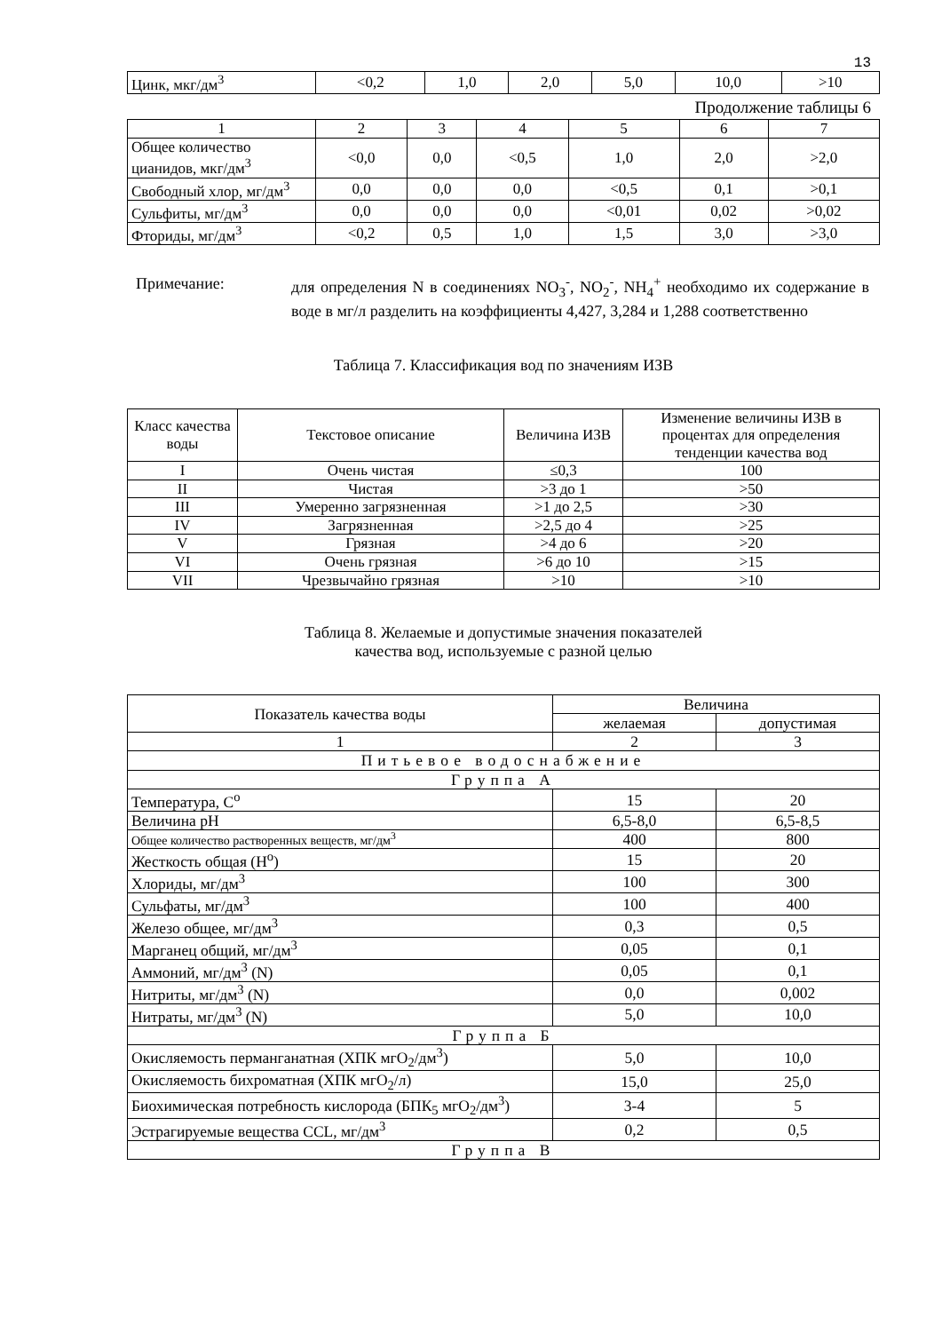13
| Цинк, мкг/дм<sup>3</sup> | <0,2 | 1,0 | 2,0 | 5,0 | 10,0 | >10 |
Продолжение таблицы 6
| 1 | 2 | 3 | 4 | 5 | 6 | 7 |
| Общее количество цианидов, мкг/дм<sup>3</sup> | <0,0 | 0,0 | <0,5 | 1,0 | 2,0 | >2,0 |
| Свободный хлор, мг/дм<sup>3</sup> | 0,0 | 0,0 | 0,0 | <0,5 | 0,1 | >0,1 |
| Сульфиты, мг/дм<sup>3</sup> | 0,0 | 0,0 | 0,0 | <0,01 | 0,02 | >0,02 |
| Фториды, мг/дм<sup>3</sup> | <0,2 | 0,5 | 1,0 | 1,5 | 3,0 | >3,0 |
Примечание: для определения N в соединениях NO<sub>3</sub><sup>-</sup>, NO<sub>2</sub><sup>-</sup>, NH<sub>4</sub><sup>+</sup> необходимо их содержание в воде в мг/л разделить на коэффициенты 4,427, 3,284 и 1,288 соответственно
Таблица 7. Классификация вод по значениям ИЗВ
| Класс качества воды | Текстовое описание | Величина ИЗВ | Изменение величины ИЗВ в процентах для определения тенденции качества вод |
| I | Очень чистая | ≤0,3 | 100 |
| II | Чистая | >3 до 1 | >50 |
| III | Умеренно загрязненная | >1 до 2,5 | >30 |
| IV | Загрязненная | >2,5 до 4 | >25 |
| V | Грязная | >4 до 6 | >20 |
| VI | Очень грязная | >6 до 10 | >15 |
| VII | Чрезвычайно грязная | >10 | >10 |
Таблица 8. Желаемые и допустимые значения показателей
качества вод, используемые с разной целью
| Показатель качества воды | Величина | |
| | желаемая | допустимая |
| 1 | 2 | 3 |
| Питьевое водоснабжение | | |
| Группа А | | |
| Температура, С<sup>о</sup> | 15 | 20 |
| Величина рН | 6,5-8,0 | 6,5-8,5 |
| Общее количество растворенных веществ, мг/дм<sup>3</sup> | 400 | 800 |
| Жесткость общая (Н<sup>о</sup>) | 15 | 20 |
| Хлориды, мг/дм<sup>3</sup> | 100 | 300 |
| Сульфаты, мг/дм<sup>3</sup> | 100 | 400 |
| Железо общее, мг/дм<sup>3</sup> | 0,3 | 0,5 |
| Марганец общий, мг/дм<sup>3</sup> | 0,05 | 0,1 |
| Аммоний, мг/дм<sup>3</sup> (N) | 0,05 | 0,1 |
| Нитриты, мг/дм<sup>3</sup> (N) | 0,0 | 0,002 |
| Нитраты, мг/дм<sup>3</sup> (N) | 5,0 | 10,0 |
| Группа Б | | |
| Окисляемость перманганатная (ХПК мгО<sub>2</sub>/дм<sup>3</sup>) | 5,0 | 10,0 |
| Окисляемость бихроматная (ХПК мгО<sub>2</sub>/л) | 15,0 | 25,0 |
| Биохимическая потребность кислорода (БПК<sub>5</sub> мгО<sub>2</sub>/дм<sup>3</sup>) | 3-4 | 5 |
| Эстрагируемые вещества CCL, мг/дм<sup>3</sup> | 0,2 | 0,5 |
| Группа В | | |